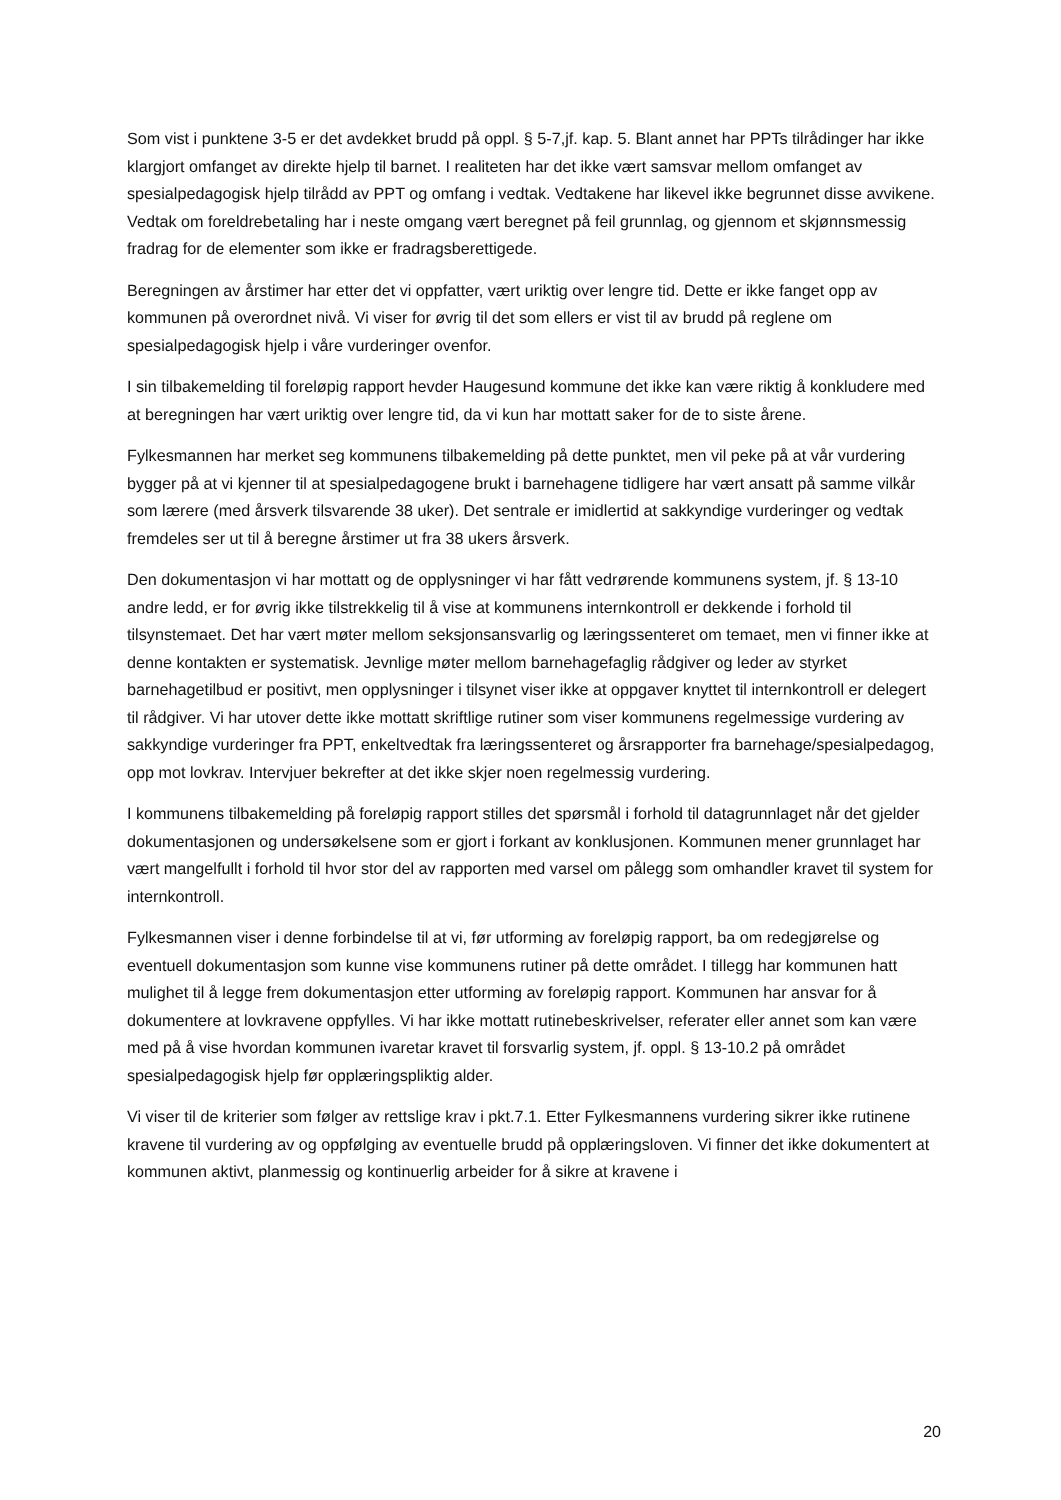Som vist i punktene 3-5 er det avdekket brudd på oppl. § 5-7,jf. kap. 5. Blant annet har PPTs tilrådinger har ikke klargjort omfanget av direkte hjelp til barnet. I realiteten har det ikke vært samsvar mellom omfanget av spesialpedagogisk hjelp tilrådd av PPT og omfang i vedtak. Vedtakene har likevel ikke begrunnet disse avvikene. Vedtak om foreldrebetaling har i neste omgang vært beregnet på feil grunnlag, og gjennom et skjønnsmessig fradrag for de elementer som ikke er fradragsberettigede.
Beregningen av årstimer har etter det vi oppfatter, vært uriktig over lengre tid. Dette er ikke fanget opp av kommunen på overordnet nivå. Vi viser for øvrig til det som ellers er vist til av brudd på reglene om spesialpedagogisk hjelp i våre vurderinger ovenfor.
I sin tilbakemelding til foreløpig rapport hevder Haugesund kommune det ikke kan være riktig å konkludere med at beregningen har vært uriktig over lengre tid, da vi kun har mottatt saker for de to siste årene.
Fylkesmannen har merket seg kommunens tilbakemelding på dette punktet, men vil peke på at vår vurdering bygger på at vi kjenner til at spesialpedagogene brukt i barnehagene tidligere har vært ansatt på samme vilkår som lærere (med årsverk tilsvarende 38 uker). Det sentrale er imidlertid at sakkyndige vurderinger og vedtak fremdeles ser ut til å beregne årstimer ut fra 38 ukers årsverk.
Den dokumentasjon vi har mottatt og de opplysninger vi har fått vedrørende kommunens system, jf. § 13-10 andre ledd, er for øvrig ikke tilstrekkelig til å vise at kommunens internkontroll er dekkende i forhold til tilsynstemaet. Det har vært møter mellom seksjonsansvarlig og læringssenteret om temaet, men vi finner ikke at denne kontakten er systematisk. Jevnlige møter mellom barnehagefaglig rådgiver og leder av styrket barnehagetilbud er positivt, men opplysninger i tilsynet viser ikke at oppgaver knyttet til internkontroll er delegert til rådgiver. Vi har utover dette ikke mottatt skriftlige rutiner som viser kommunens regelmessige vurdering av sakkyndige vurderinger fra PPT, enkeltvedtak fra læringssenteret og årsrapporter fra barnehage/spesialpedagog, opp mot lovkrav. Intervjuer bekrefter at det ikke skjer noen regelmessig vurdering.
I kommunens tilbakemelding på foreløpig rapport stilles det spørsmål i forhold til datagrunnlaget når det gjelder dokumentasjonen og undersøkelsene som er gjort i forkant av konklusjonen. Kommunen mener grunnlaget har vært mangelfullt i forhold til hvor stor del av rapporten med varsel om pålegg som omhandler kravet til system for internkontroll.
Fylkesmannen viser i denne forbindelse til at vi, før utforming av foreløpig rapport, ba om redegjørelse og eventuell dokumentasjon som kunne vise kommunens rutiner på dette området. I tillegg har kommunen hatt mulighet til å legge frem dokumentasjon etter utforming av foreløpig rapport. Kommunen har ansvar for å dokumentere at lovkravene oppfylles. Vi har ikke mottatt rutinebeskrivelser, referater eller annet som kan være med på å vise hvordan kommunen ivaretar kravet til forsvarlig system, jf. oppl. § 13-10.2 på området spesialpedagogisk hjelp før opplæringspliktig alder.
Vi viser til de kriterier som følger av rettslige krav i pkt.7.1. Etter Fylkesmannens vurdering sikrer ikke rutinene kravene til vurdering av og oppfølging av eventuelle brudd på opplæringsloven. Vi finner det ikke dokumentert at kommunen aktivt, planmessig og kontinuerlig arbeider for å sikre at kravene i
20